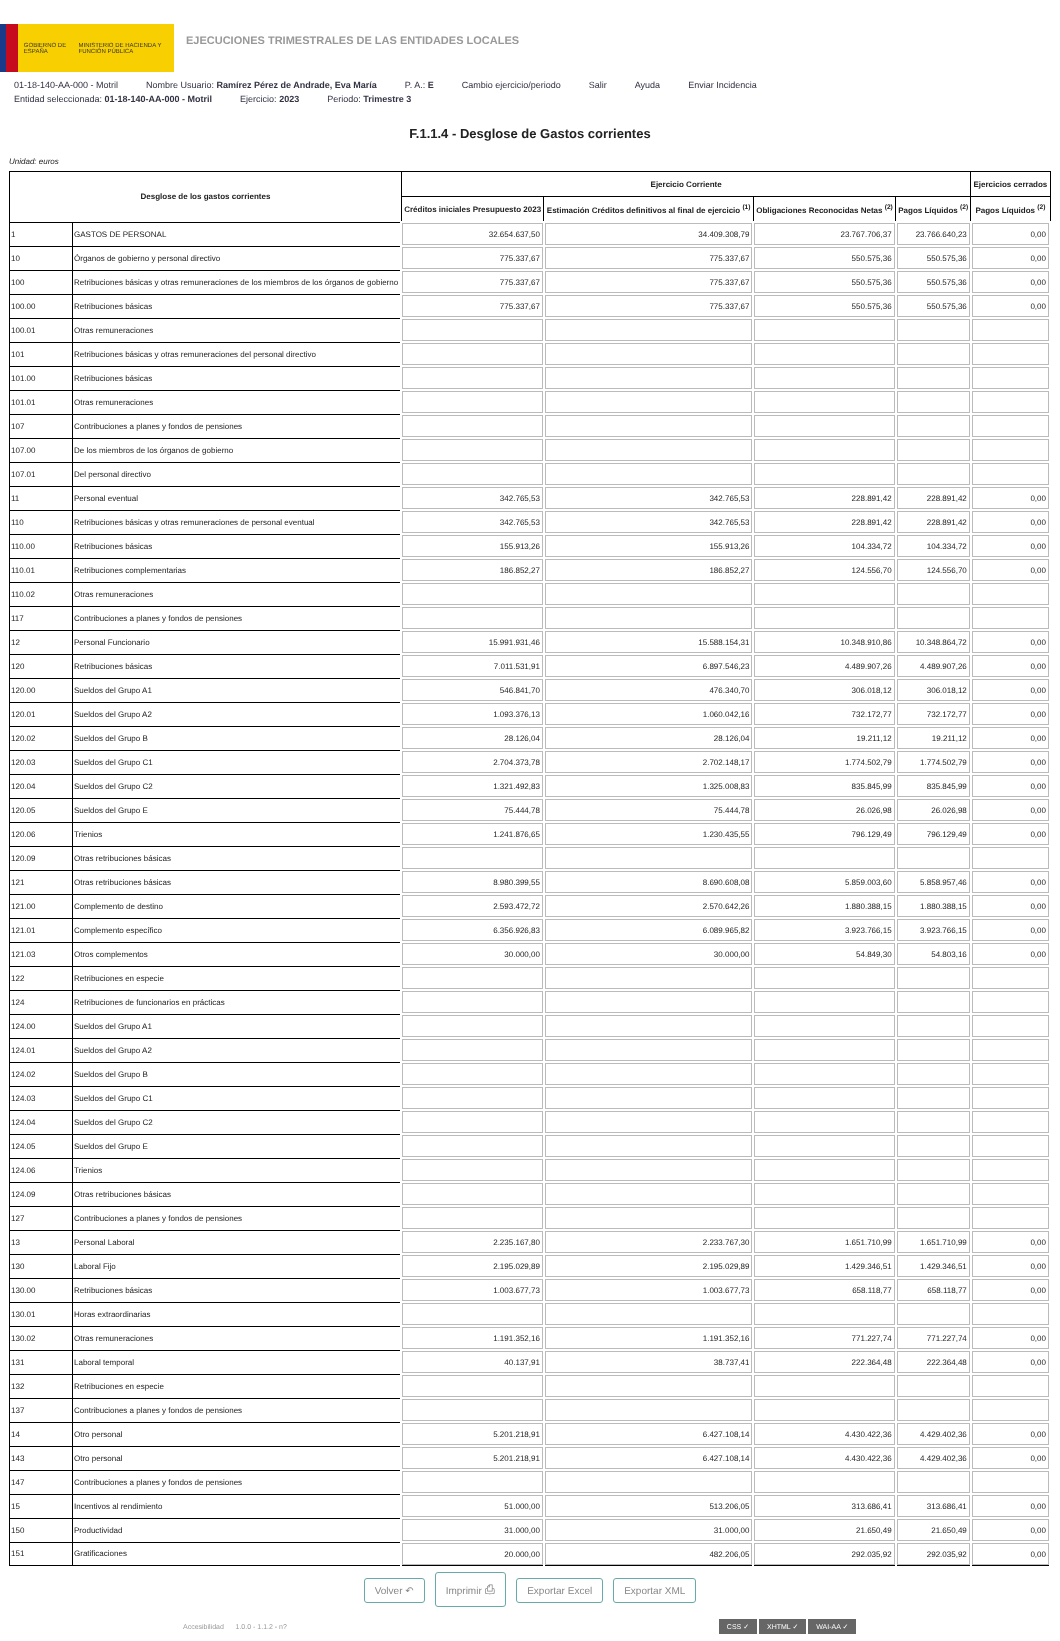GOBIERNO DE ESPAÑA MINISTERIO DE HACIENDA Y FUNCIÓN PÚBLICA
EJECUCIONES TRIMESTRALES DE LAS ENTIDADES LOCALES
01-18-140-AA-000 - Motril Nombre Usuario: Ramírez Pérez de Andrade, Eva María P. A.: E Cambio ejercicio/periodo Salir Ayuda Enviar Incidencia
Entidad seleccionada: 01-18-140-AA-000 - Motril Ejercicio: 2023 Periodo: Trimestre 3
F.1.1.4 - Desglose de Gastos corrientes
Unidad: euros
| Desglose de los gastos corrientes | | Ejercicio Corriente | | | | Ejercicios cerrados |
| --- | --- | --- | --- | --- | --- | --- |
| | | Créditos iniciales Presupuesto 2023 | Estimación Créditos definitivos al final de ejercicio <sup>(1)</sup> | Obligaciones Reconocidas Netas <sup>(2)</sup> | Pagos Líquidos <sup>(2)</sup> | Pagos Líquidos <sup>(2)</sup> |
| 1 | GASTOS DE PERSONAL | 32.654.637,50 | 34.409.308,79 | 23.767.706,37 | 23.766.640,23 | 0,00 |
| 10 | Órganos de gobierno y personal directivo | 775.337,67 | 775.337,67 | 550.575,36 | 550.575,36 | 0,00 |
| 100 | Retribuciones básicas y otras remuneraciones de los miembros de los órganos de gobierno | 775.337,67 | 775.337,67 | 550.575,36 | 550.575,36 | 0,00 |
| 100.00 | Retribuciones básicas | 775.337,67 | 775.337,67 | 550.575,36 | 550.575,36 | 0,00 |
| 100.01 | Otras remuneraciones | | | | | |
| 101 | Retribuciones básicas y otras remuneraciones del personal directivo | | | | | |
| 101.00 | Retribuciones básicas | | | | | |
| 101.01 | Otras remuneraciones | | | | | |
| 107 | Contribuciones a planes y fondos de pensiones | | | | | |
| 107.00 | De los miembros de los órganos de gobierno | | | | | |
| 107.01 | Del personal directivo | | | | | |
| 11 | Personal eventual | 342.765,53 | 342.765,53 | 228.891,42 | 228.891,42 | 0,00 |
| 110 | Retribuciones básicas y otras remuneraciones de personal eventual | 342.765,53 | 342.765,53 | 228.891,42 | 228.891,42 | 0,00 |
| 110.00 | Retribuciones básicas | 155.913,26 | 155.913,26 | 104.334,72 | 104.334,72 | 0,00 |
| 110.01 | Retribuciones complementarias | 186.852,27 | 186.852,27 | 124.556,70 | 124.556,70 | 0,00 |
| 110.02 | Otras remuneraciones | | | | | |
| 117 | Contribuciones a planes y fondos de pensiones | | | | | |
| 12 | Personal Funcionario | 15.991.931,46 | 15.588.154,31 | 10.348.910,86 | 10.348.864,72 | 0,00 |
| 120 | Retribuciones básicas | 7.011.531,91 | 6.897.546,23 | 4.489.907,26 | 4.489.907,26 | 0,00 |
| 120.00 | Sueldos del Grupo A1 | 546.841,70 | 476.340,70 | 306.018,12 | 306.018,12 | 0,00 |
| 120.01 | Sueldos del Grupo A2 | 1.093.376,13 | 1.060.042,16 | 732.172,77 | 732.172,77 | 0,00 |
| 120.02 | Sueldos del Grupo B | 28.126,04 | 28.126,04 | 19.211,12 | 19.211,12 | 0,00 |
| 120.03 | Sueldos del Grupo C1 | 2.704.373,78 | 2.702.148,17 | 1.774.502,79 | 1.774.502,79 | 0,00 |
| 120.04 | Sueldos del Grupo C2 | 1.321.492,83 | 1.325.008,83 | 835.845,99 | 835.845,99 | 0,00 |
| 120.05 | Sueldos del Grupo E | 75.444,78 | 75.444,78 | 26.026,98 | 26.026,98 | 0,00 |
| 120.06 | Trienios | 1.241.876,65 | 1.230.435,55 | 796.129,49 | 796.129,49 | 0,00 |
| 120.09 | Otras retribuciones básicas | | | | | |
| 121 | Otras retribuciones básicas | 8.980.399,55 | 8.690.608,08 | 5.859.003,60 | 5.858.957,46 | 0,00 |
| 121.00 | Complemento de destino | 2.593.472,72 | 2.570.642,26 | 1.880.388,15 | 1.880.388,15 | 0,00 |
| 121.01 | Complemento específico | 6.356.926,83 | 6.089.965,82 | 3.923.766,15 | 3.923.766,15 | 0,00 |
| 121.03 | Otros complementos | 30.000,00 | 30.000,00 | 54.849,30 | 54.803,16 | 0,00 |
| 122 | Retribuciones en especie | | | | | |
| 124 | Retribuciones de funcionarios en prácticas | | | | | |
| 124.00 | Sueldos del Grupo A1 | | | | | |
| 124.01 | Sueldos del Grupo A2 | | | | | |
| 124.02 | Sueldos del Grupo B | | | | | |
| 124.03 | Sueldos del Grupo C1 | | | | | |
| 124.04 | Sueldos del Grupo C2 | | | | | |
| 124.05 | Sueldos del Grupo E | | | | | |
| 124.06 | Trienios | | | | | |
| 124.09 | Otras retribuciones básicas | | | | | |
| 127 | Contribuciones a planes y fondos de pensiones | | | | | |
| 13 | Personal Laboral | 2.235.167,80 | 2.233.767,30 | 1.651.710,99 | 1.651.710,99 | 0,00 |
| 130 | Laboral Fijo | 2.195.029,89 | 2.195.029,89 | 1.429.346,51 | 1.429.346,51 | 0,00 |
| 130.00 | Retribuciones básicas | 1.003.677,73 | 1.003.677,73 | 658.118,77 | 658.118,77 | 0,00 |
| 130.01 | Horas extraordinarias | | | | | |
| 130.02 | Otras remuneraciones | 1.191.352,16 | 1.191.352,16 | 771.227,74 | 771.227,74 | 0,00 |
| 131 | Laboral temporal | 40.137,91 | 38.737,41 | 222.364,48 | 222.364,48 | 0,00 |
| 132 | Retribuciones en especie | | | | | |
| 137 | Contribuciones a planes y fondos de pensiones | | | | | |
| 14 | Otro personal | 5.201.218,91 | 6.427.108,14 | 4.430.422,36 | 4.429.402,36 | 0,00 |
| 143 | Otro personal | 5.201.218,91 | 6.427.108,14 | 4.430.422,36 | 4.429.402,36 | 0,00 |
| 147 | Contribuciones a planes y fondos de pensiones | | | | | |
| 15 | Incentivos al rendimiento | 51.000,00 | 513.206,05 | 313.686,41 | 313.686,41 | 0,00 |
| 150 | Productividad | 31.000,00 | 31.000,00 | 21.650,49 | 21.650,49 | 0,00 |
| 151 | Gratificaciones | 20.000,00 | 482.206,05 | 292.035,92 | 292.035,92 | 0,00 |
Volver ↶ Imprimir ⎙ Exportar Excel Exportar XML
Accesibilidad 1.0.0 - 1.1.2 - n? CSS ✓ XHTML ✓ WAI-AA ✓